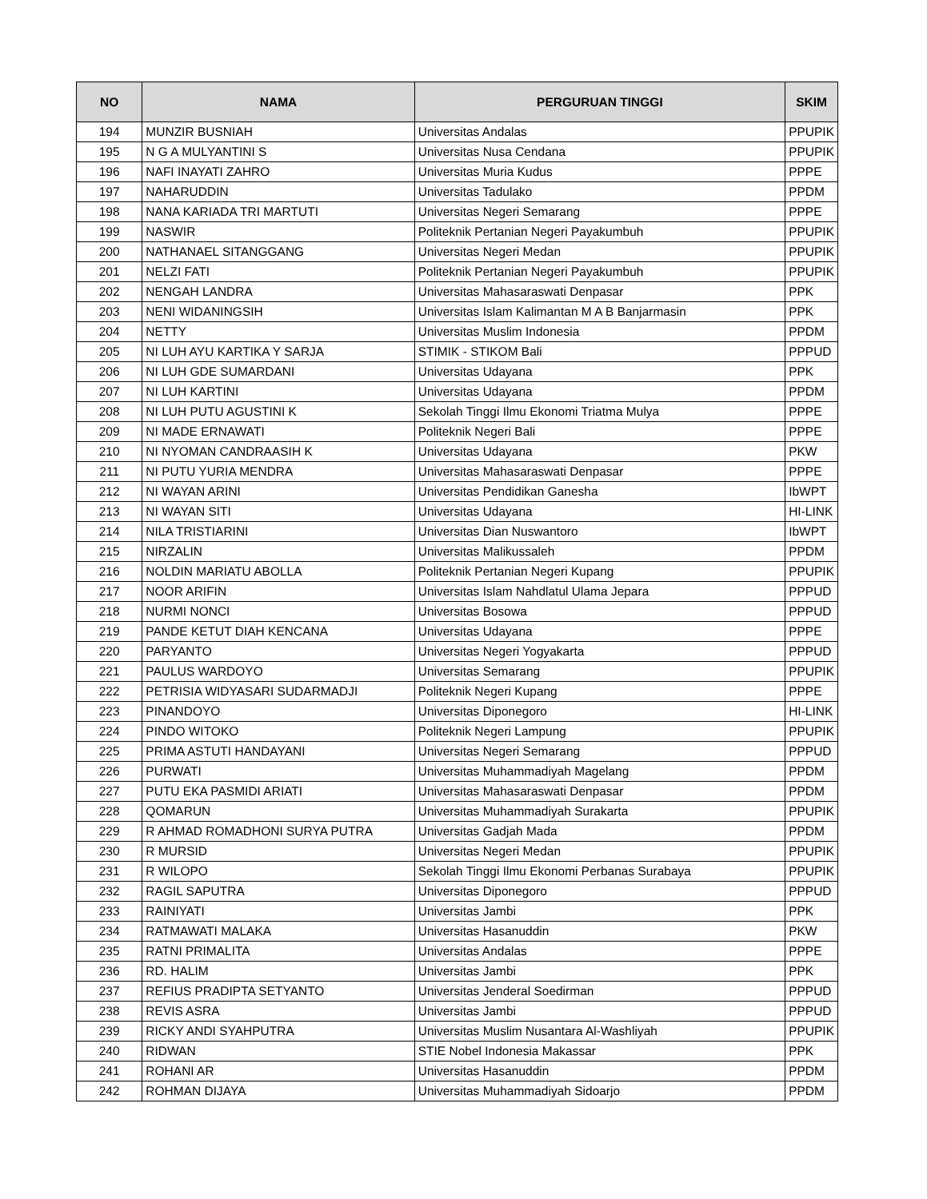| NO | NAMA | PERGURUAN TINGGI | SKIM |
| --- | --- | --- | --- |
| 194 | MUNZIR BUSNIAH | Universitas Andalas | PPUPIK |
| 195 | N G A MULYANTINI S | Universitas Nusa Cendana | PPUPIK |
| 196 | NAFI INAYATI ZAHRO | Universitas Muria Kudus | PPPE |
| 197 | NAHARUDDIN | Universitas Tadulako | PPDM |
| 198 | NANA KARIADA TRI MARTUTI | Universitas Negeri Semarang | PPPE |
| 199 | NASWIR | Politeknik Pertanian Negeri Payakumbuh | PPUPIK |
| 200 | NATHANAEL SITANGGANG | Universitas Negeri Medan | PPUPIK |
| 201 | NELZI FATI | Politeknik Pertanian Negeri Payakumbuh | PPUPIK |
| 202 | NENGAH LANDRA | Universitas Mahasaraswati Denpasar | PPK |
| 203 | NENI WIDANINGSIH | Universitas Islam Kalimantan M A B Banjarmasin | PPK |
| 204 | NETTY | Universitas Muslim Indonesia | PPDM |
| 205 | NI LUH AYU KARTIKA Y SARJA | STIMIK - STIKOM Bali | PPPUD |
| 206 | NI LUH GDE SUMARDANI | Universitas Udayana | PPK |
| 207 | NI LUH KARTINI | Universitas Udayana | PPDM |
| 208 | NI LUH PUTU AGUSTINI K | Sekolah Tinggi Ilmu Ekonomi Triatma Mulya | PPPE |
| 209 | NI MADE ERNAWATI | Politeknik Negeri Bali | PPPE |
| 210 | NI NYOMAN CANDRAASIH K | Universitas Udayana | PKW |
| 211 | NI PUTU YURIA MENDRA | Universitas Mahasaraswati Denpasar | PPPE |
| 212 | NI WAYAN ARINI | Universitas Pendidikan Ganesha | IbWPT |
| 213 | NI WAYAN SITI | Universitas Udayana | HI-LINK |
| 214 | NILA TRISTIARINI | Universitas Dian Nuswantoro | IbWPT |
| 215 | NIRZALIN | Universitas Malikussaleh | PPDM |
| 216 | NOLDIN MARIATU ABOLLA | Politeknik Pertanian Negeri Kupang | PPUPIK |
| 217 | NOOR ARIFIN | Universitas Islam Nahdlatul Ulama Jepara | PPPUD |
| 218 | NURMI NONCI | Universitas Bosowa | PPPUD |
| 219 | PANDE KETUT DIAH KENCANA | Universitas Udayana | PPPE |
| 220 | PARYANTO | Universitas Negeri Yogyakarta | PPPUD |
| 221 | PAULUS WARDOYO | Universitas Semarang | PPUPIK |
| 222 | PETRISIA WIDYASARI SUDARMADJI | Politeknik Negeri Kupang | PPPE |
| 223 | PINANDOYO | Universitas Diponegoro | HI-LINK |
| 224 | PINDO WITOKO | Politeknik Negeri Lampung | PPUPIK |
| 225 | PRIMA ASTUTI HANDAYANI | Universitas Negeri Semarang | PPPUD |
| 226 | PURWATI | Universitas Muhammadiyah Magelang | PPDM |
| 227 | PUTU EKA PASMIDI ARIATI | Universitas Mahasaraswati Denpasar | PPDM |
| 228 | QOMARUN | Universitas Muhammadiyah Surakarta | PPUPIK |
| 229 | R AHMAD ROMADHONI SURYA PUTRA | Universitas Gadjah Mada | PPDM |
| 230 | R MURSID | Universitas Negeri Medan | PPUPIK |
| 231 | R WILOPO | Sekolah Tinggi Ilmu Ekonomi Perbanas Surabaya | PPUPIK |
| 232 | RAGIL SAPUTRA | Universitas Diponegoro | PPPUD |
| 233 | RAINIYATI | Universitas Jambi | PPK |
| 234 | RATMAWATI MALAKA | Universitas Hasanuddin | PKW |
| 235 | RATNI PRIMALITA | Universitas Andalas | PPPE |
| 236 | RD. HALIM | Universitas Jambi | PPK |
| 237 | REFIUS PRADIPTA SETYANTO | Universitas Jenderal Soedirman | PPPUD |
| 238 | REVIS ASRA | Universitas Jambi | PPPUD |
| 239 | RICKY ANDI SYAHPUTRA | Universitas Muslim Nusantara Al-Washliyah | PPUPIK |
| 240 | RIDWAN | STIE Nobel Indonesia Makassar | PPK |
| 241 | ROHANI AR | Universitas Hasanuddin | PPDM |
| 242 | ROHMAN DIJAYA | Universitas Muhammadiyah Sidoarjo | PPDM |